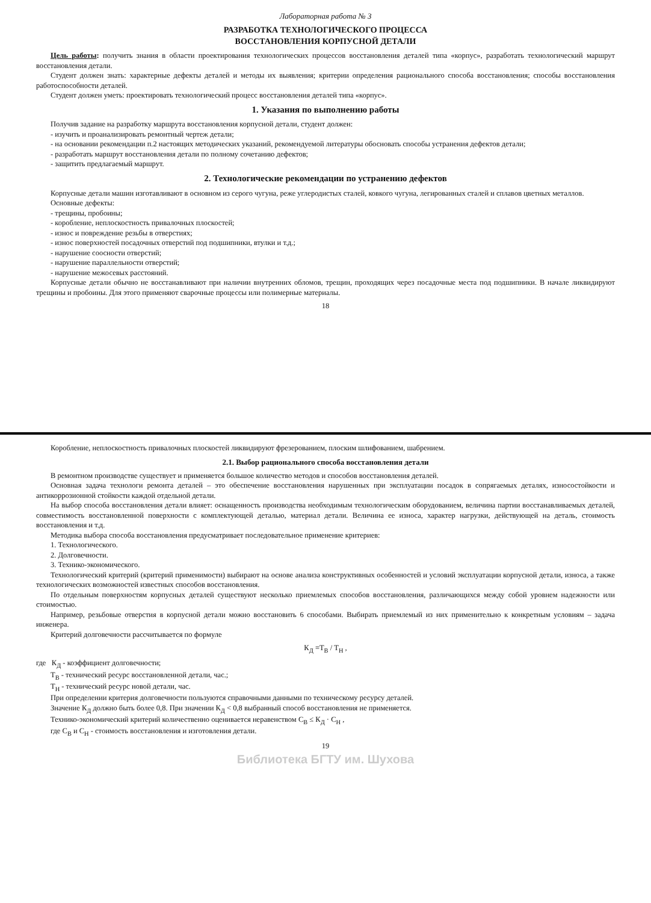Лабораторная работа № 3
РАЗРАБОТКА ТЕХНОЛОГИЧЕСКОГО ПРОЦЕССА
ВОССТАНОВЛЕНИЯ КОРПУСНОЙ ДЕТАЛИ
Цель работы: получить знания в области проектирования технологических процессов восстановления деталей типа «корпус», разработать технологический маршрут восстановления детали.
Студент должен знать: характерные дефекты деталей и методы их выявления; критерии определения рационального способа восстановления; способы восстановления работоспособности деталей.
Студент должен уметь: проектировать технологический процесс восстановления деталей типа «корпус».
1. Указания по выполнению работы
Получив задание на разработку маршрута восстановления корпусной детали, студент должен:
- изучить и проанализировать ремонтный чертеж детали;
- на основании рекомендации п.2 настоящих методических указаний, рекомендуемой литературы обосновать способы устранения дефектов детали;
- разработать маршрут восстановления детали по полному сочетанию дефектов;
- защитить предлагаемый маршрут.
2. Технологические рекомендации по устранению дефектов
Корпусные детали машин изготавливают в основном из серого чугуна, реже углеродистых сталей, ковкого чугуна, легированных сталей и сплавов цветных металлов.
Основные дефекты:
- трещины, пробоины;
- коробление, неплоскостность привалочных плоскостей;
- износ и повреждение резьбы в отверстиях;
- износ поверхностей посадочных отверстий под подшипники, втулки и т.д.;
- нарушение соосности отверстий;
- нарушение параллельности отверстий;
- нарушение межосевых расстояний.
Корпусные детали обычно не восстанавливают при наличии внутренних обломов, трещин, проходящих через посадочные места под подшипники. В начале ликвидируют трещины и пробоины. Для этого применяют сварочные процессы или полимерные материалы.
18
Коробление, неплоскостность привалочных плоскостей ликвидируют фрезерованием, плоским шлифованием, шабрением.
2.1. Выбор рационального способа восстановления детали
В ремонтном производстве существует и применяется большое количество методов и способов восстановления деталей.
Основная задача технологи ремонта деталей – это обеспечение восстановления нарушенных при эксплуатации посадок в сопрягаемых деталях, износостойкости и антикоррозионной стойкости каждой отдельной детали.
На выбор способа восстановления детали влияет: оснащенность производства необходимым технологическим оборудованием, величина партии восстанавливаемых деталей, совместимость восстановленной поверхности с комплектующей деталью, материал детали. Величина ее износа, характер нагрузки, действующей на деталь, стоимость восстановления и т.д.
Методика выбора способа восстановления предусматривает последовательное применение критериев:
1. Технологического.
2. Долговечности.
3. Технико-экономического.
Технологический критерий (критерий применимости) выбирают на основе анализа конструктивных особенностей и условий эксплуатации корпусной детали, износа, а также технологических возможностей известных способов восстановления.
По отдельным поверхностям корпусных деталей существуют несколько приемлемых способов восстановления, различающихся между собой уровнем надежности или стоимостью.
Например, резьбовые отверстия в корпусной детали можно восстановить 6 способами. Выбирать приемлемый из них применительно к конкретным условиям – задача инженера.
Критерий долговечности рассчитывается по формуле
К<sub>Д</sub> =Т<sub>В</sub> / Т<sub>Н</sub> ,
где К<sub>Д</sub> - коэффициент долговечности;
Т<sub>В</sub> - технический ресурс восстановленной детали, час.;
Т<sub>Н</sub> - технический ресурс новой детали, час.
При определении критерия долговечности пользуются справочными данными по техническому ресурсу деталей.
Значение К<sub>Д</sub> должно быть более 0,8. При значении К<sub>Д</sub> < 0,8 выбранный способ восстановления не применяется.
Технико-экономический критерий количественно оценивается неравенством С<sub>В</sub> ≤ К<sub>Д</sub> · С<sub>Н</sub> ,
где С<sub>В</sub> и С<sub>Н</sub> - стоимость восстановления и изготовления детали.
19
Библиотека БГТУ им. Шухова